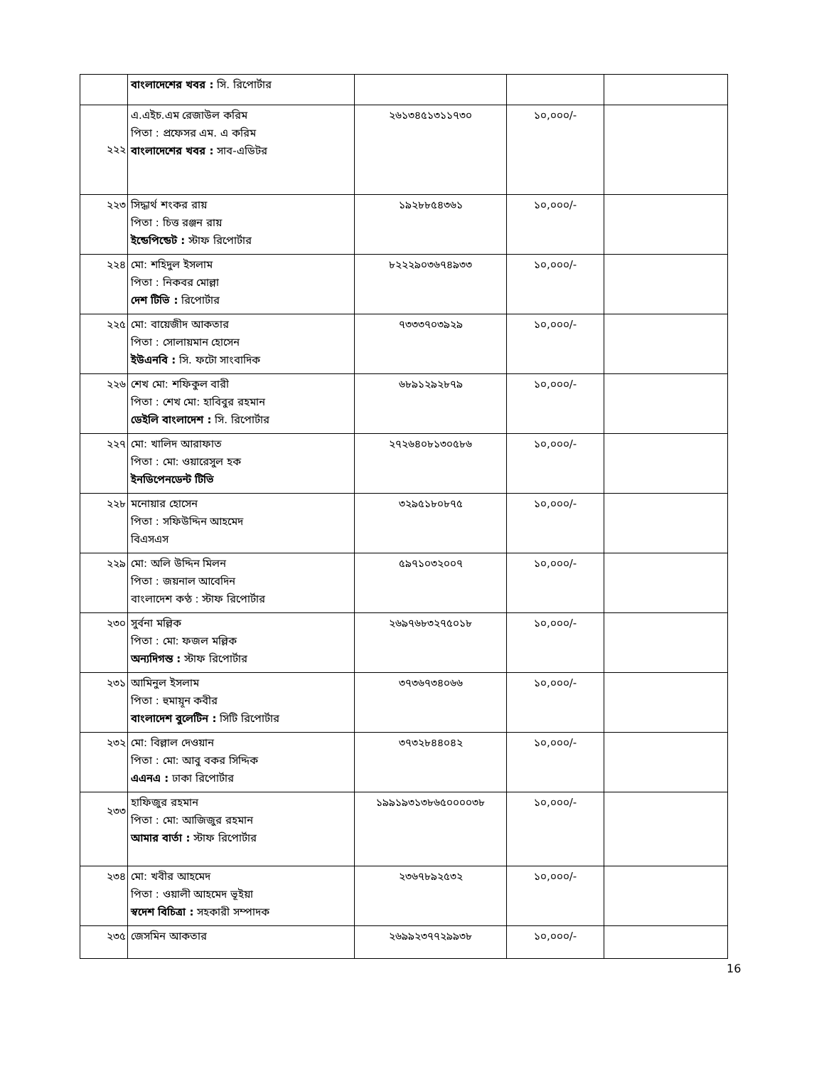| | বাংলাদেশের খবর : সি. রিপোর্টার | | | |
| ২২২ | এ.এইচ.এম রেজাউল করিম পিতা : প্রফেসর এম. এ করিম বাংলাদেশের খবর : সাব-এডিটর | ২৬১৩৪৫১৩১১৭৩০ | ১০,০০০/- | |
| ২২৩ | সিদ্ধার্থ শংকর রায় পিতা : চিত্ত রঞ্জন রায় ইন্ডেপিন্ডেট : স্টাফ রিপোর্টার | ১৯২৮৮৫৪৩৬১ | ১০,০০০/- | |
| ২২৪ | মো: শহিদুল ইসলাম পিতা : নিকবর মোল্লা দেশ টিভি : রিপোর্টার | ৮২২২৯০৩৬৭৪৯৩৩ | ১০,০০০/- | |
| ২২৫ | মো: বায়েজীদ আকতার পিতা : সোলায়মান হোসেন ইউএনবি : সি. ফটো সাংবাদিক | ৭৩৩৩৭০৩৯২৯ | ১০,০০০/- | |
| ২২৬ | শেখ মো: শফিকুল বারী পিতা : শেখ মো: হাবিবুর রহমান ডেইলি বাংলাদেশ : সি. রিপোর্টার | ৬৮৯১২৯২৮৭৯ | ১০,০০০/- | |
| ২২৭ | মো: খালিদ আরাফাত পিতা : মো: ওয়ারেসুল হক ইনডিপেনডেন্ট টিভি | ২৭২৬৪০৮১৩০৫৮৬ | ১০,০০০/- | |
| ২২৮ | মনোয়ার হোসেন পিতা : সফিউদ্দিন আহমেদ বিএসএস | ৩২৯৫১৮০৮৭৫ | ১০,০০০/- | |
| ২২৯ | মো: অলি উদ্দিন মিলন পিতা : জয়নাল আবেদিন বাংলাদেশ কণ্ঠ : স্টাফ রিপোর্টার | ৫৯৭১০৩২০০৭ | ১০,০০০/- | |
| ২৩০ | সুর্বনা মল্লিক পিতা : মো: ফজল মল্লিক অন্যদিগন্ত : স্টাফ রিপোর্টার | ২৬৯৭৬৮৩২৭৫০১৮ | ১০,০০০/- | |
| ২৩১ | আমিনুল ইসলাম পিতা : হুমায়ূন কবীর বাংলাদেশ বুলেটিন : সিটি রিপোর্টার | ৩৭৩৬৭৩৪০৬৬ | ১০,০০০/- | |
| ২৩২ | মো: বিল্লাল দেওয়ান পিতা : মো: আবু বকর সিদ্দিক এএনএ : ঢাকা রিপোর্টার | ৩৭৩২৮৪৪০৪২ | ১০,০০০/- | |
| ২৩৩ | হাফিজুর রহমান পিতা : মো: আজিজুর রহমান আমার বার্তা : স্টাফ রিপোর্টার | ১৯৯১৯৩১৩৮৬৫০০০০৩৮ | ১০,০০০/- | |
| ২৩৪ | মো: খবীর আহমেদ পিতা : ওয়ালী আহমেদ ভূইয়া স্বদেশ বিচিত্রা : সহকারী সম্পাদক | ২৩৬৭৮৯২৫৩২ | ১০,০০০/- | |
| ২৩৫ | জেসমিন আকতার | ২৬৯৯২৩৭৭২৯৯৩৮ | ১০,০০০/- | |
16